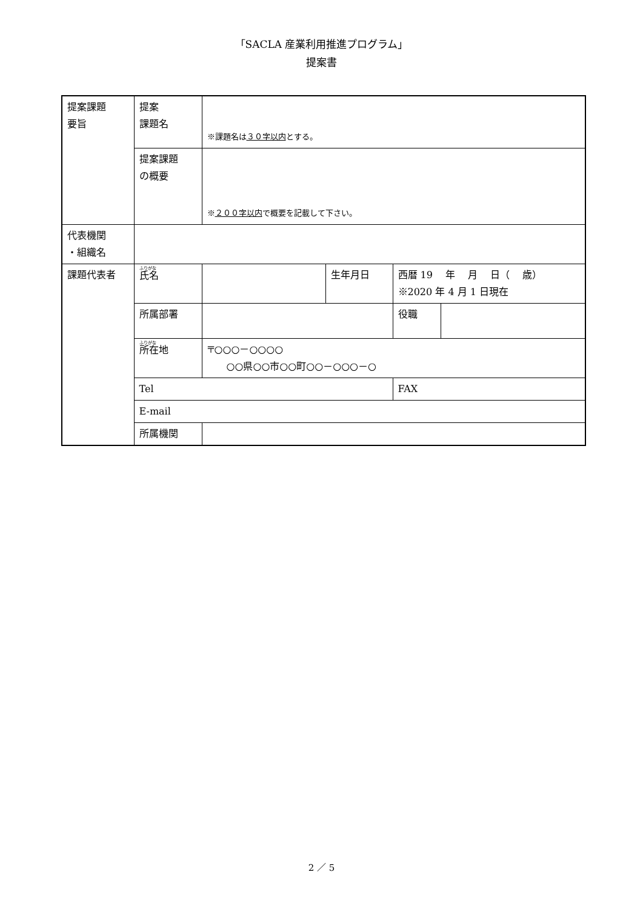「SACLA 産業利用推進プログラム」
提案書
| 提案課題 要旨 | 提案 課題名 | ※課題名は ３０字以内 とする。 | | | |
| | 提案課題 の概要 | ※ ２００字以内 で概要を記載して下さい。 | | | |
| 代表機関 ・組織名 | | | | | |
| 課題代表者 | ふりがな 氏名 | | 生年月日 | 西暦 19 年 月 日（ 歳） ※2020 年 4 月 1 日現在 | |
| | 所属部署 | | | 役職 | |
| | ふりがな 所在地 | 〒○○○－○○○○ ○○県○○市○○町○○－○○○－○ | | | |
| | Tel | | | FAX | |
| | E-mail | | | | |
| | 所属機関 | | | | |
2 ／ 5